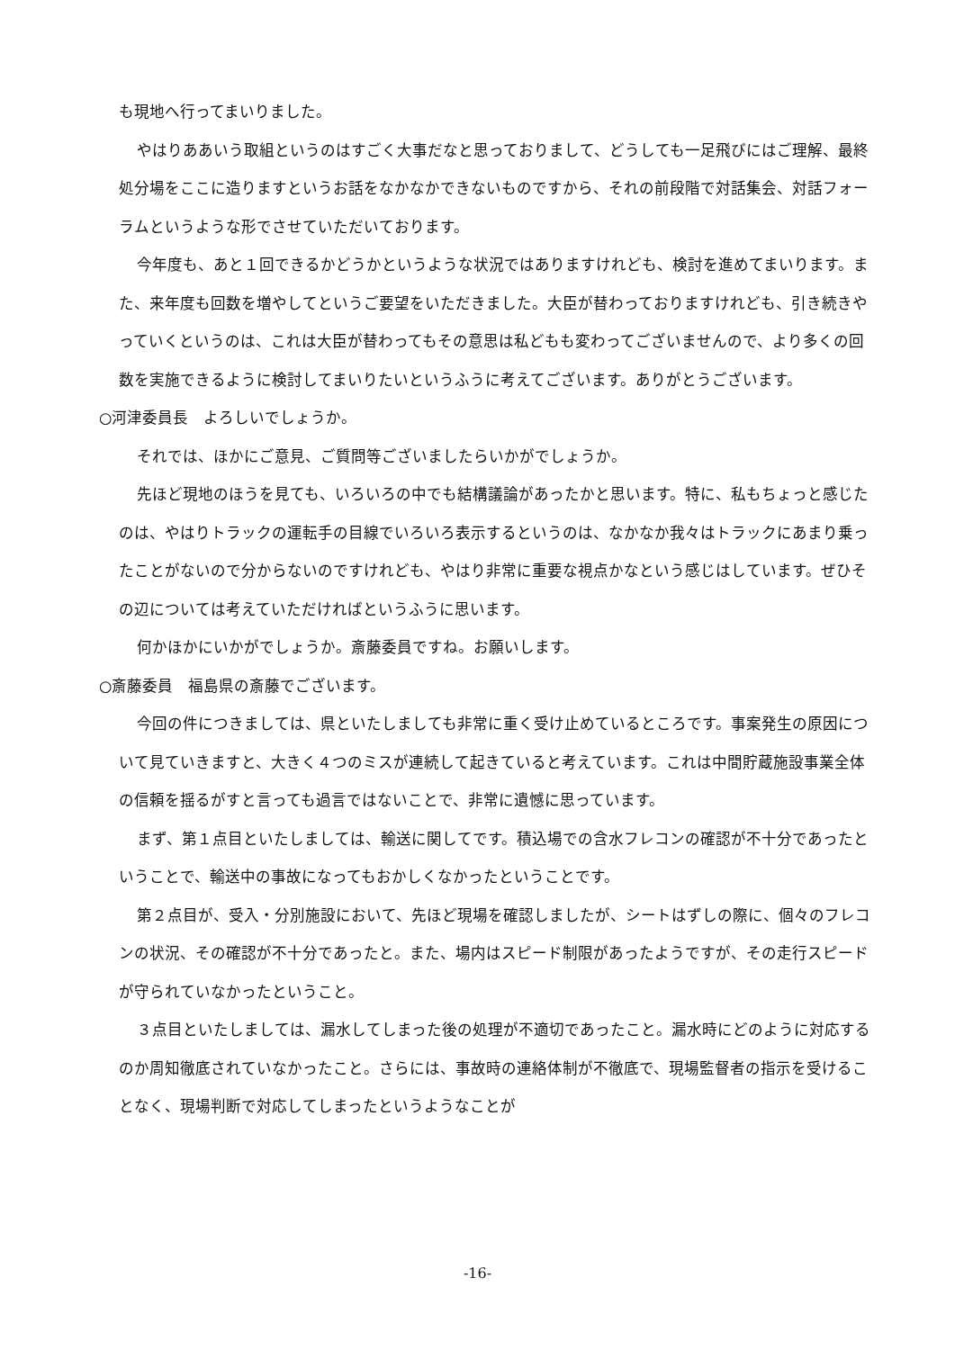も現地へ行ってまいりました。
やはりああいう取組というのはすごく大事だなと思っておりまして、どうしても一足飛びにはご理解、最終処分場をここに造りますというお話をなかなかできないものですから、それの前段階で対話集会、対話フォーラムというような形でさせていただいております。
今年度も、あと１回できるかどうかというような状況ではありますけれども、検討を進めてまいります。また、来年度も回数を増やしてというご要望をいただきました。大臣が替わっておりますけれども、引き続きやっていくというのは、これは大臣が替わってもその意思は私どもも変わってございませんので、より多くの回数を実施できるように検討してまいりたいというふうに考えてございます。ありがとうございます。
○河津委員長　よろしいでしょうか。
それでは、ほかにご意見、ご質問等ございましたらいかがでしょうか。
先ほど現地のほうを見ても、いろいろの中でも結構議論があったかと思います。特に、私もちょっと感じたのは、やはりトラックの運転手の目線でいろいろ表示するというのは、なかなか我々はトラックにあまり乗ったことがないので分からないのですけれども、やはり非常に重要な視点かなという感じはしています。ぜひその辺については考えていただければというふうに思います。
何かほかにいかがでしょうか。斎藤委員ですね。お願いします。
○斎藤委員　福島県の斎藤でございます。
今回の件につきましては、県といたしましても非常に重く受け止めているところです。事案発生の原因について見ていきますと、大きく４つのミスが連続して起きていると考えています。これは中間貯蔵施設事業全体の信頼を揺るがすと言っても過言ではないことで、非常に遺憾に思っています。
まず、第１点目といたしましては、輸送に関してです。積込場での含水フレコンの確認が不十分であったということで、輸送中の事故になってもおかしくなかったということです。
第２点目が、受入・分別施設において、先ほど現場を確認しましたが、シートはずしの際に、個々のフレコンの状況、その確認が不十分であったと。また、場内はスピード制限があったようですが、その走行スピードが守られていなかったということ。
３点目といたしましては、漏水してしまった後の処理が不適切であったこと。漏水時にどのように対応するのか周知徹底されていなかったこと。さらには、事故時の連絡体制が不徹底で、現場監督者の指示を受けることなく、現場判断で対応してしまったというようなことが
-16-